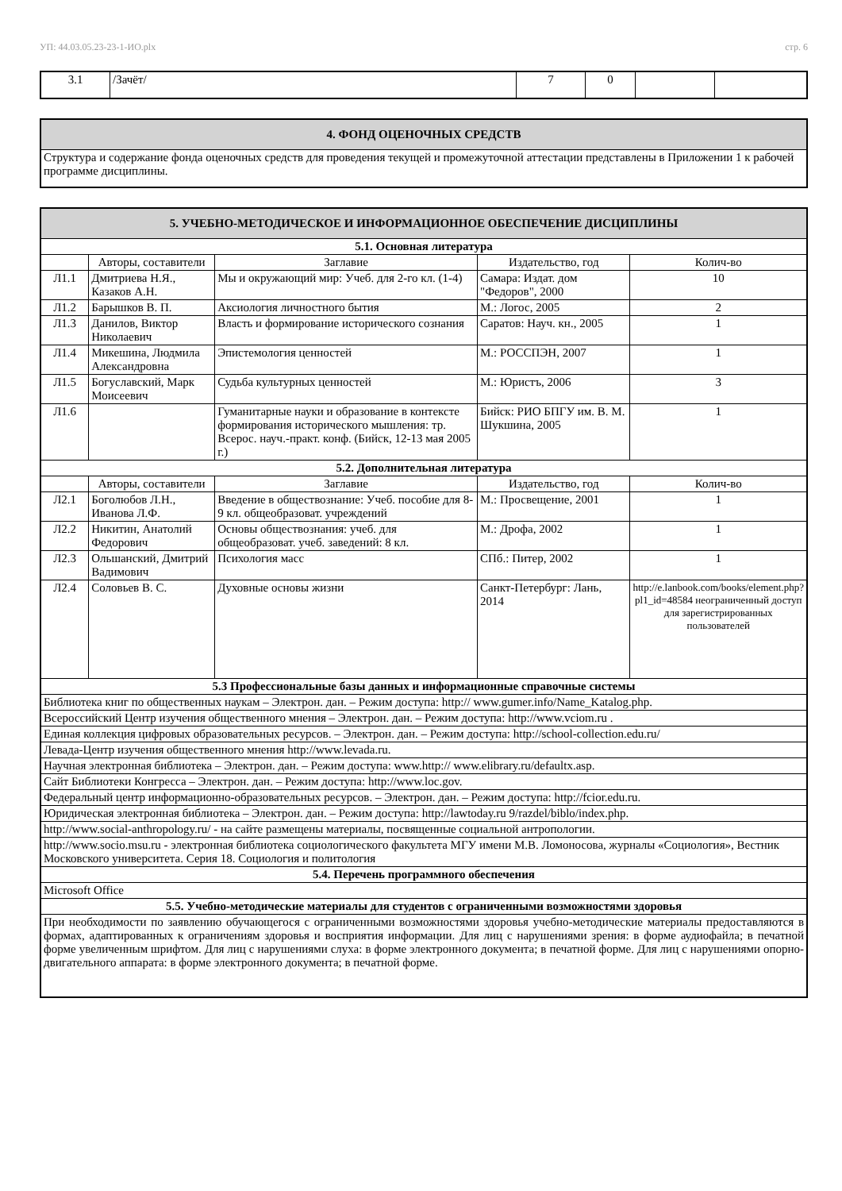УП: 44.03.05.23-23-1-ИО.plx стр. 6
| 3.1 | /Зачёт/ | 7 | 0 | | |
| 4. ФОНД ОЦЕНОЧНЫХ СРЕДСТВ |
| Структура и содержание фонда оценочных средств для проведения текущей и промежуточной аттестации представлены в Приложении 1 к рабочей программе дисциплины. |
| 5. УЧЕБНО-МЕТОДИЧЕСКОЕ И ИНФОРМАЦИОННОЕ ОБЕСПЕЧЕНИЕ ДИСЦИПЛИНЫ | | | | |
| 5.1. Основная литература | | | | |
| | Авторы, составители | Заглавие | Издательство, год | Колич-во |
| Л1.1 | Дмитриева Н.Я., Казаков А.Н. | Мы и окружающий мир: Учеб. для 2-го кл. (1-4) | Самара: Издат. дом "Федоров", 2000 | 10 |
| Л1.2 | Барышков В. П. | Аксиология личностного бытия | М.: Логос, 2005 | 2 |
| Л1.3 | Данилов, Виктор Николаевич | Власть и формирование исторического сознания | Саратов: Науч. кн., 2005 | 1 |
| Л1.4 | Микешина, Людмила Александровна | Эпистемология ценностей | М.: РОССПЭН, 2007 | 1 |
| Л1.5 | Богуславский, Марк Моисеевич | Судьба культурных ценностей | М.: Юристъ, 2006 | 3 |
| Л1.6 | | Гуманитарные науки и образование в контексте формирования исторического мышления: тр. Всерос. науч.-практ. конф. (Бийск, 12-13 мая 2005 г.) | Бийск: РИО БПГУ им. В. М. Шукшина, 2005 | 1 |
| 5.2. Дополнительная литература | | | | |
| | Авторы, составители | Заглавие | Издательство, год | Колич-во |
| Л2.1 | Боголюбов Л.Н., Иванова Л.Ф. | Введение в обществознание: Учеб. пособие для 8-9 кл. общеобразоват. учреждений | М.: Просвещение, 2001 | 1 |
| Л2.2 | Никитин, Анатолий Федорович | Основы обществознания: учеб. для общеобразоват. учеб. заведений: 8 кл. | М.: Дрофа, 2002 | 1 |
| Л2.3 | Ольшанский, Дмитрий Вадимович | Психология масс | СПб.: Питер, 2002 | 1 |
| Л2.4 | Соловьев В. С. | Духовные основы жизни | Санкт-Петербург: Лань, 2014 | http://e.lanbook.com/books/element.php? pl1_id=48584 неограниченный доступ для зарегистрированных пользователей |
| 5.3 Профессиональные базы данных и информационные справочные системы | | | | |
| Библиотека книг по общественных наукам – Электрон. дан. – Режим доступа: http:// www.gumer.info/Name_Katalog.php. | | | | |
| Всероссийский Центр изучения общественного мнения – Электрон. дан. – Режим доступа: http://www.vciom.ru . | | | | |
| Единая коллекция цифровых образовательных ресурсов. – Электрон. дан. – Режим доступа: http://school-collection.edu.ru/ | | | | |
| Левада-Центр изучения общественного мнения http://www.levada.ru. | | | | |
| Научная электронная библиотека – Электрон. дан. – Режим доступа: www.http:// www.elibrary.ru/defaultx.asp. | | | | |
| Сайт Библиотеки Конгресса – Электрон. дан. – Режим доступа: http://www.loc.gov. | | | | |
| Федеральный центр информационно-образовательных ресурсов. – Электрон. дан. – Режим доступа: http://fcior.edu.ru. | | | | |
| Юридическая электронная библиотека – Электрон. дан. – Режим доступа: http://lawtoday.ru 9/razdel/biblo/index.php. | | | | |
| http://www.social-anthropology.ru/ - на сайте размещены материалы, посвященные социальной антропологии. | | | | |
| http://www.socio.msu.ru - электронная библиотека социологического факультета МГУ имени М.В. Ломоносова, журналы «Социология», Вестник Московского университета. Серия 18. Социология и политология | | | | |
| 5.4. Перечень программного обеспечения | | | | |
| Microsoft Office | | | | |
| 5.5. Учебно-методические материалы для студентов с ограниченными возможностями здоровья | | | | |
| При необходимости по заявлению обучающегося с ограниченными возможностями здоровья учебно-методические материалы предоставляются в формах, адаптированных к ограничениям здоровья и восприятия информации. Для лиц с нарушениями зрения: в форме аудиофайла; в печатной форме увеличенным шрифтом. Для лиц с нарушениями слуха: в форме электронного документа; в печатной форме. Для лиц с нарушениями опорно-двигательного аппарата: в форме электронного документа; в печатной форме. | | | | |